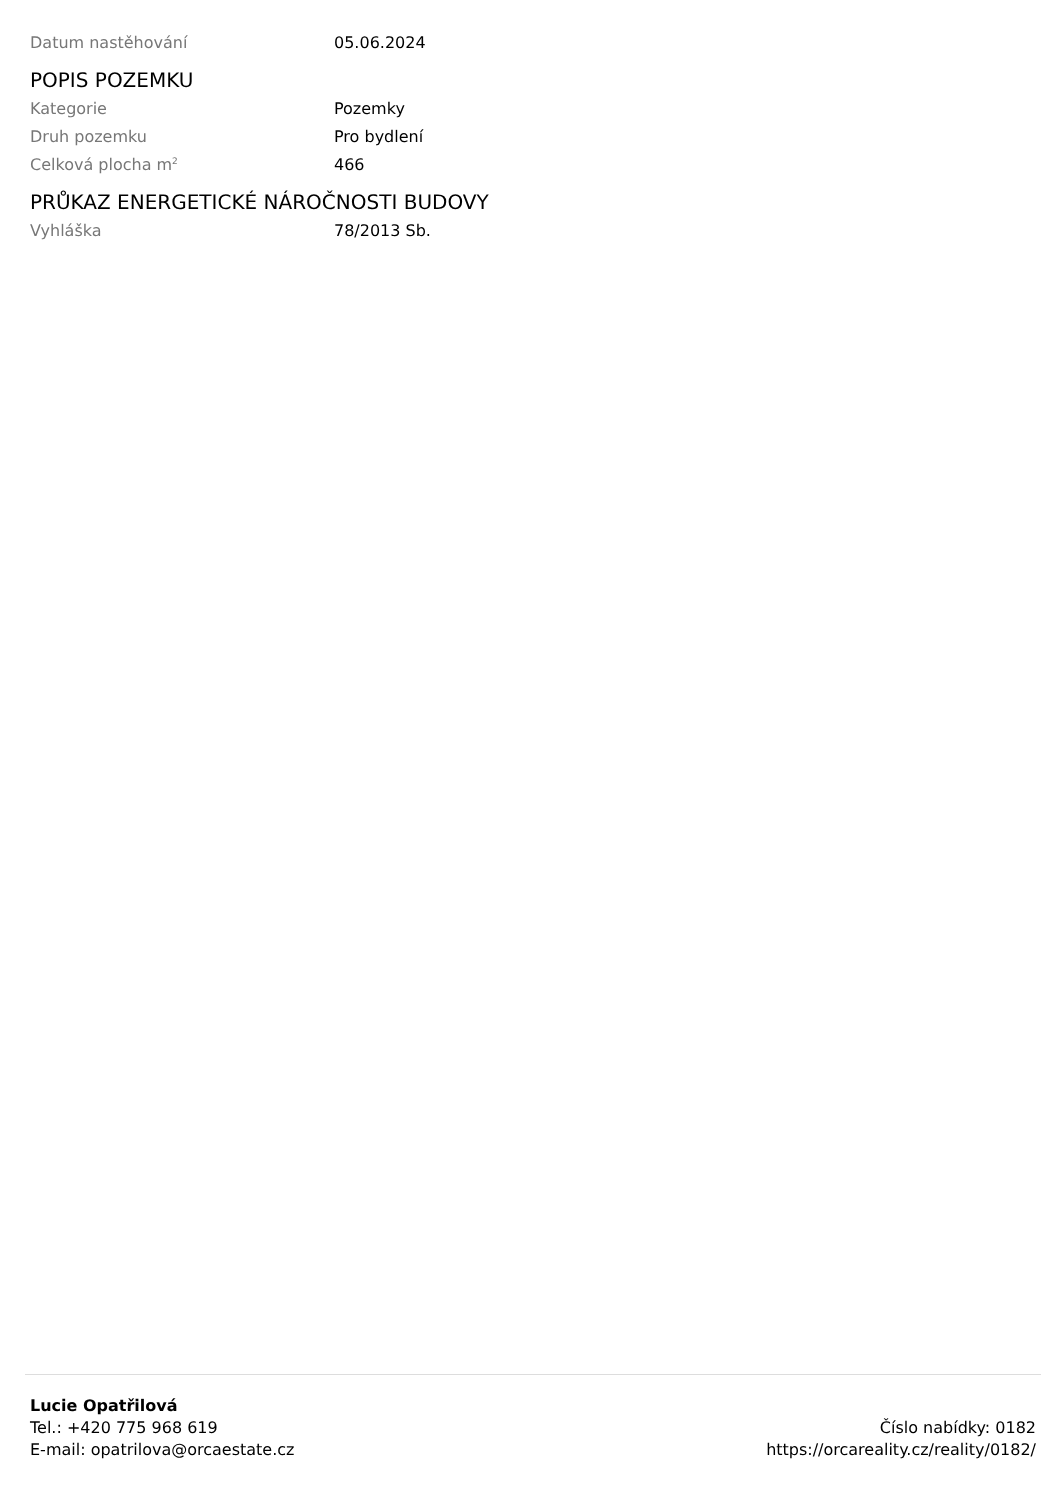| Datum nastěhování | 05.06.2024 |
POPIS POZEMKU
| Kategorie | Pozemky |
| Druh pozemku | Pro bydlení |
| Celková plocha m<sup>2</sup> | 466 |
PRŮKAZ ENERGETICKÉ NÁROČNOSTI BUDOVY
| Vyhláška | 78/2013 Sb. |
Lucie Opatřilová
Tel.: +420 775 968 619
E-mail: opatrilova@orcaestate.cz
Číslo nabídky: 0182
https://orcareality.cz/reality/0182/